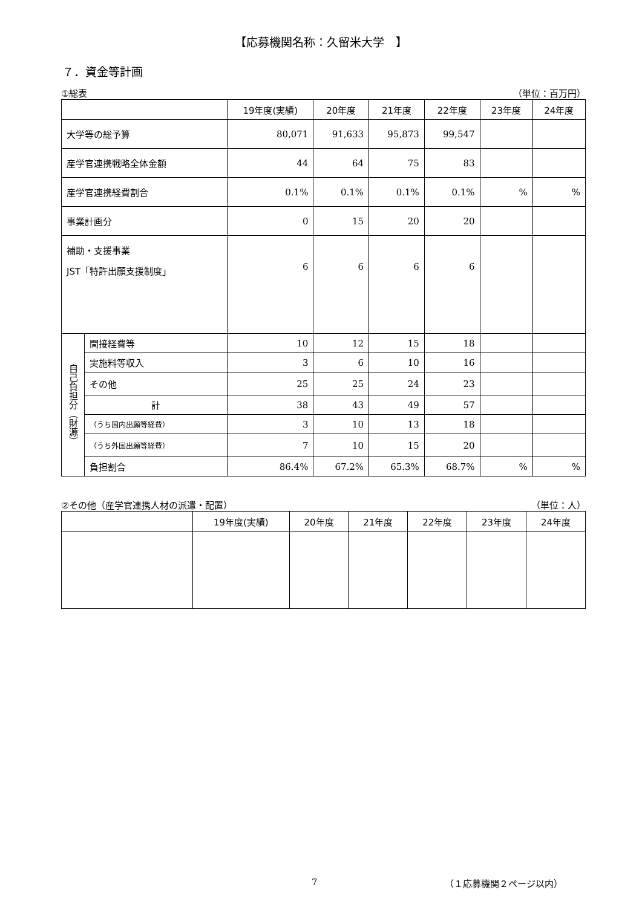【応募機関名称：久留米大学　】
７．資金等計画
①総表 （単位：百万円）
| | | 19年度(実績) | 20年度 | 21年度 | 22年度 | 23年度 | 24年度 |
| --- | --- | --- | --- | --- | --- | --- | --- |
| 大学等の総予算 | | 80,071 | 91,633 | 95,873 | 99,547 | | |
| 産学官連携戦略全体金額 | | 44 | 64 | 75 | 83 | | |
| 産学官連携経費割合 | | 0.1% | 0.1% | 0.1% | 0.1% | % | % |
| 事業計画分 | | 0 | 15 | 20 | 20 | | |
| 補助・支援事業 JST「特許出願支援制度」 | | 6 | 6 | 6 | 6 | | |
| 自己負担分（財源） | 間接経費等 | 10 | 12 | 15 | 18 | | |
| | 実施料等収入 | 3 | 6 | 10 | 16 | | |
| | その他 | 25 | 25 | 24 | 23 | | |
| | 計 | 38 | 43 | 49 | 57 | | |
| | （うち国内出願等経費） | 3 | 10 | 13 | 18 | | |
| | （うち外国出願等経費） | 7 | 10 | 15 | 20 | | |
| | 負担割合 | 86.4% | 67.2% | 65.3% | 68.7% | % | % |
②その他（産学官連携人材の派遣・配置） （単位：人）
| | 19年度(実績) | 20年度 | 21年度 | 22年度 | 23年度 | 24年度 |
| --- | --- | --- | --- | --- | --- | --- |
7 （１応募機関２ページ以内）